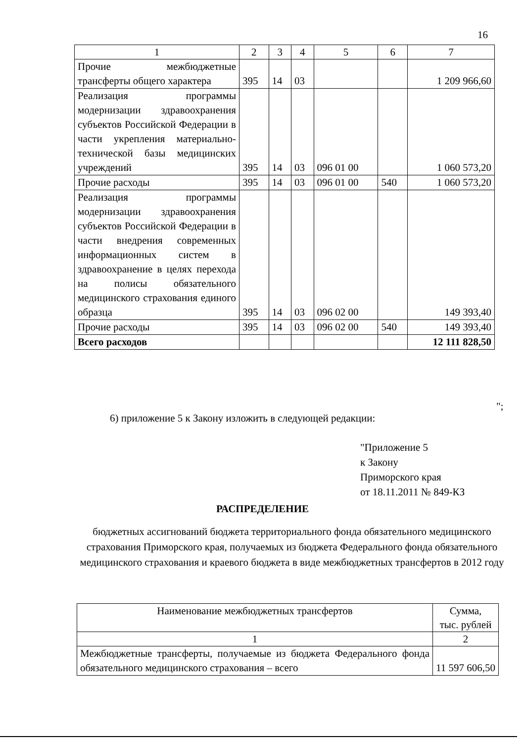16
| 1 | 2 | 3 | 4 | 5 | 6 | 7 |
| --- | --- | --- | --- | --- | --- | --- |
| Прочие межбюджетные трансферты общего характера | 395 | 14 | 03 | | | 1 209 966,60 |
| Реализация программы модернизации здравоохранения субъектов Российской Федерации в части укрепления материально-технической базы медицинских учреждений | 395 | 14 | 03 | 096 01 00 | | 1 060 573,20 |
| Прочие расходы | 395 | 14 | 03 | 096 01 00 | 540 | 1 060 573,20 |
| Реализация программы модернизации здравоохранения субъектов Российской Федерации в части внедрения современных информационных систем в здравоохранение в целях перехода на полисы обязательного медицинского страхования единого образца | 395 | 14 | 03 | 096 02 00 | | 149 393,40 |
| Прочие расходы | 395 | 14 | 03 | 096 02 00 | 540 | 149 393,40 |
| Всего расходов | | | | | | 12 111 828,50 |
";
6) приложение 5 к Закону изложить в следующей редакции:
"Приложение 5
к Закону
Приморского края
от 18.11.2011 № 849-КЗ
РАСПРЕДЕЛЕНИЕ
бюджетных ассигнований бюджета территориального фонда обязательного медицинского страхования Приморского края, получаемых из бюджета Федерального фонда обязательного медицинского страхования и краевого бюджета в виде межбюджетных трансфертов в 2012 году
| Наименование межбюджетных трансфертов | Сумма, тыс. рублей |
| --- | --- |
| 1 | 2 |
| Межбюджетные трансферты, получаемые из бюджета Федерального фонда обязательного медицинского страхования – всего | 11 597 606,50 |